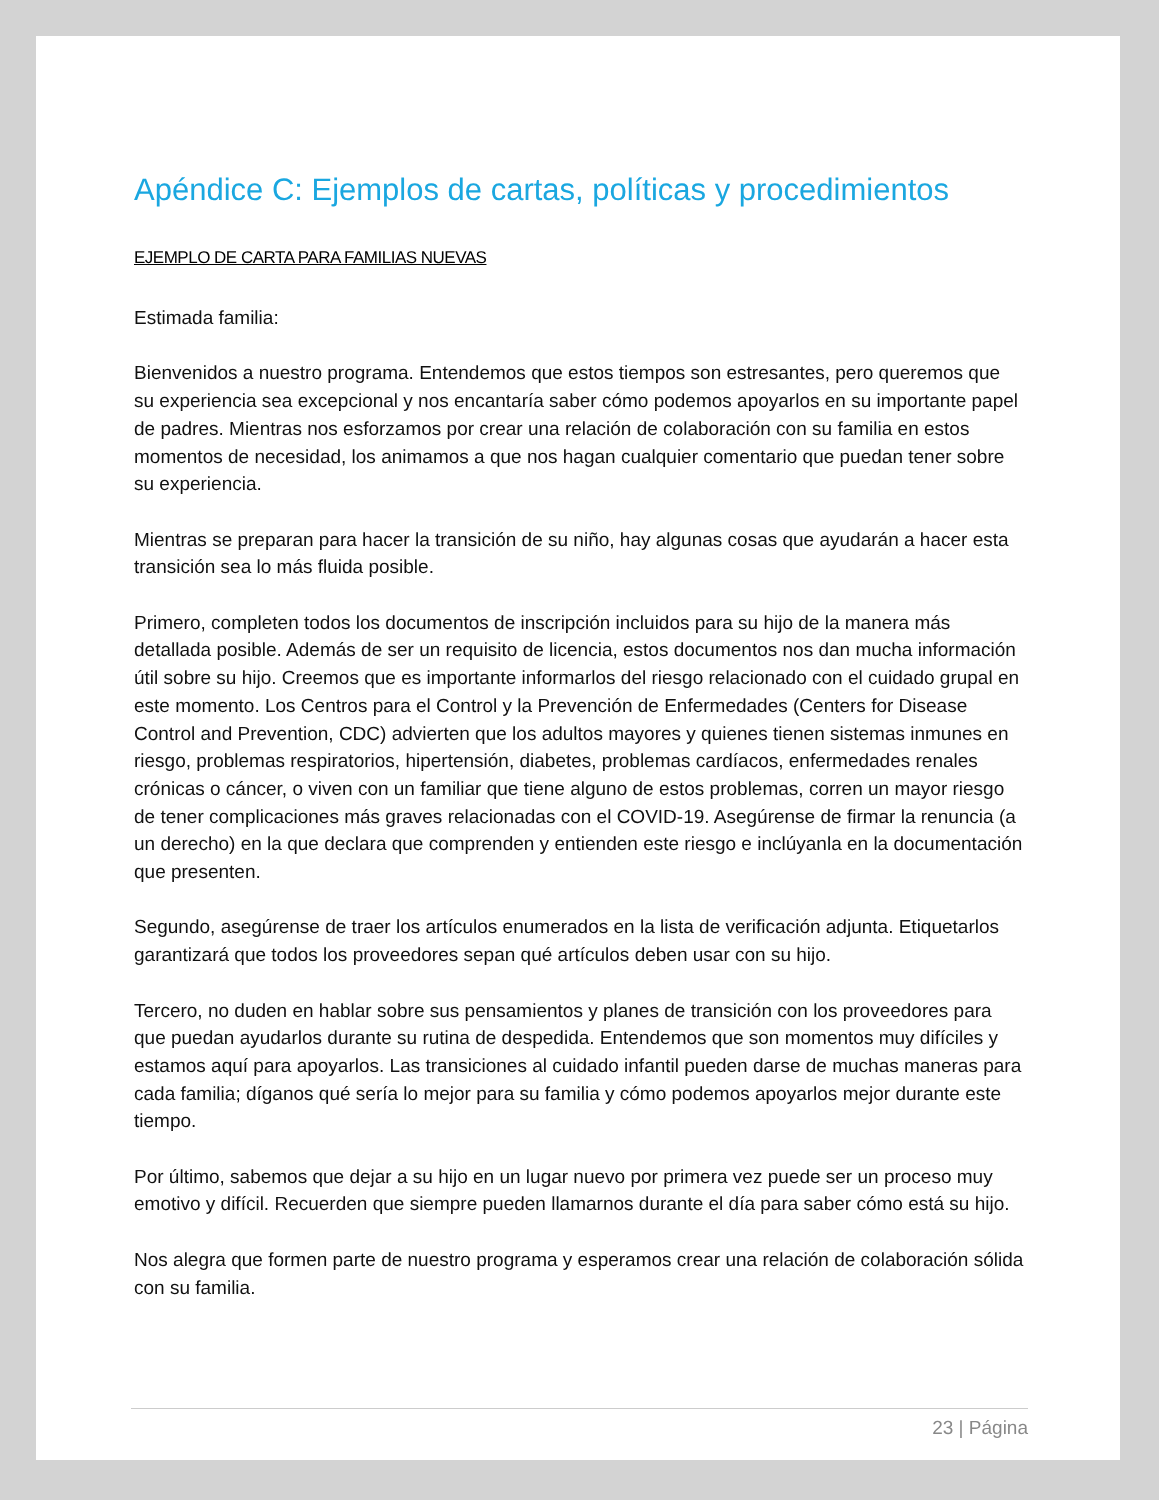Apéndice C: Ejemplos de cartas, políticas y procedimientos
EJEMPLO DE CARTA PARA FAMILIAS NUEVAS
Estimada familia:
Bienvenidos a nuestro programa. Entendemos que estos tiempos son estresantes, pero queremos que su experiencia sea excepcional y nos encantaría saber cómo podemos apoyarlos en su importante papel de padres. Mientras nos esforzamos por crear una relación de colaboración con su familia en estos momentos de necesidad, los animamos a que nos hagan cualquier comentario que puedan tener sobre su experiencia.
Mientras se preparan para hacer la transición de su niño, hay algunas cosas que ayudarán a hacer esta transición sea lo más fluida posible.
Primero, completen todos los documentos de inscripción incluidos para su hijo de la manera más detallada posible. Además de ser un requisito de licencia, estos documentos nos dan mucha información útil sobre su hijo. Creemos que es importante informarlos del riesgo relacionado con el cuidado grupal en este momento. Los Centros para el Control y la Prevención de Enfermedades (Centers for Disease Control and Prevention, CDC) advierten que los adultos mayores y quienes tienen sistemas inmunes en riesgo, problemas respiratorios, hipertensión, diabetes, problemas cardíacos, enfermedades renales crónicas o cáncer, o viven con un familiar que tiene alguno de estos problemas, corren un mayor riesgo de tener complicaciones más graves relacionadas con el COVID-19. Asegúrense de firmar la renuncia (a un derecho) en la que declara que comprenden y entienden este riesgo e inclúyanla en la documentación que presenten.
Segundo, asegúrense de traer los artículos enumerados en la lista de verificación adjunta. Etiquetarlos garantizará que todos los proveedores sepan qué artículos deben usar con su hijo.
Tercero, no duden en hablar sobre sus pensamientos y planes de transición con los proveedores para que puedan ayudarlos durante su rutina de despedida. Entendemos que son momentos muy difíciles y estamos aquí para apoyarlos. Las transiciones al cuidado infantil pueden darse de muchas maneras para cada familia; díganos qué sería lo mejor para su familia y cómo podemos apoyarlos mejor durante este tiempo.
Por último, sabemos que dejar a su hijo en un lugar nuevo por primera vez puede ser un proceso muy emotivo y difícil. Recuerden que siempre pueden llamarnos durante el día para saber cómo está su hijo.
Nos alegra que formen parte de nuestro programa y esperamos crear una relación de colaboración sólida con su familia.
23 | Página